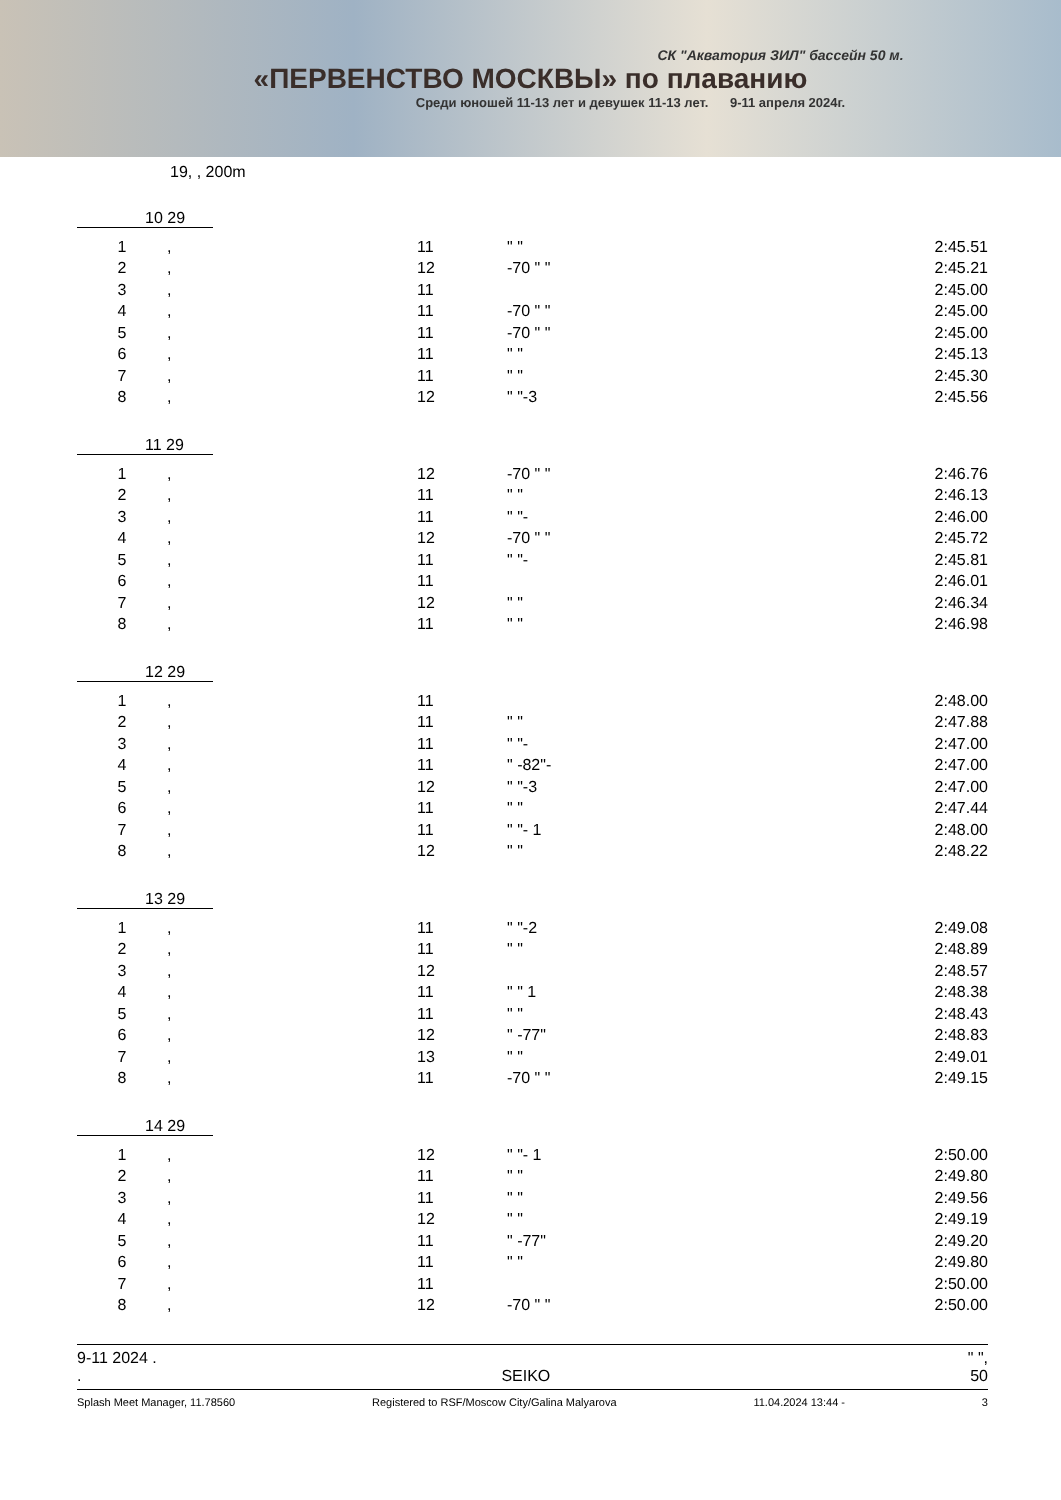СК "Акватория ЗИЛ" бассейн 50 м.
«ПЕРВЕНСТВО МОСКВЫ» по плаванию
Среди юношей 11-13 лет и девушек 11-13 лет. 9-11 апреля 2024г.
19, , 200m
10 29
| 1 | , | 11 | " " | 2:45.51 |
| 2 | , | 12 | -70 " " | 2:45.21 |
| 3 | , | 11 | | 2:45.00 |
| 4 | , | 11 | -70 " " | 2:45.00 |
| 5 | , | 11 | -70 " " | 2:45.00 |
| 6 | , | 11 | " " | 2:45.13 |
| 7 | , | 11 | " " | 2:45.30 |
| 8 | , | 12 | " "-3 | 2:45.56 |
11 29
| 1 | , | 12 | -70 " " | 2:46.76 |
| 2 | , | 11 | " " | 2:46.13 |
| 3 | , | 11 | " "- | 2:46.00 |
| 4 | , | 12 | -70 " " | 2:45.72 |
| 5 | , | 11 | " "- | 2:45.81 |
| 6 | , | 11 | | 2:46.01 |
| 7 | , | 12 | " " | 2:46.34 |
| 8 | , | 11 | " " | 2:46.98 |
12 29
| 1 | , | 11 | | 2:48.00 |
| 2 | , | 11 | " " | 2:47.88 |
| 3 | , | 11 | " "- | 2:47.00 |
| 4 | , | 11 | " -82"- | 2:47.00 |
| 5 | , | 12 | " "-3 | 2:47.00 |
| 6 | , | 11 | " " | 2:47.44 |
| 7 | , | 11 | " "- 1 | 2:48.00 |
| 8 | , | 12 | " " | 2:48.22 |
13 29
| 1 | , | 11 | " "-2 | 2:49.08 |
| 2 | , | 11 | " " | 2:48.89 |
| 3 | , | 12 | | 2:48.57 |
| 4 | , | 11 | " " 1 | 2:48.38 |
| 5 | , | 11 | " " | 2:48.43 |
| 6 | , | 12 | " -77" | 2:48.83 |
| 7 | , | 13 | " " | 2:49.01 |
| 8 | , | 11 | -70 " " | 2:49.15 |
14 29
| 1 | , | 12 | " "- 1 | 2:50.00 |
| 2 | , | 11 | " " | 2:49.80 |
| 3 | , | 11 | " " | 2:49.56 |
| 4 | , | 12 | " " | 2:49.19 |
| 5 | , | 11 | " -77" | 2:49.20 |
| 6 | , | 11 | " " | 2:49.80 |
| 7 | , | 11 | | 2:50.00 |
| 8 | , | 12 | -70 " " | 2:50.00 |
9-11 2024 . " ",
. SEIKO 50
Splash Meet Manager, 11.78560 Registered to RSF/Moscow City/Galina Malyarova 11.04.2024 13:44 - 3